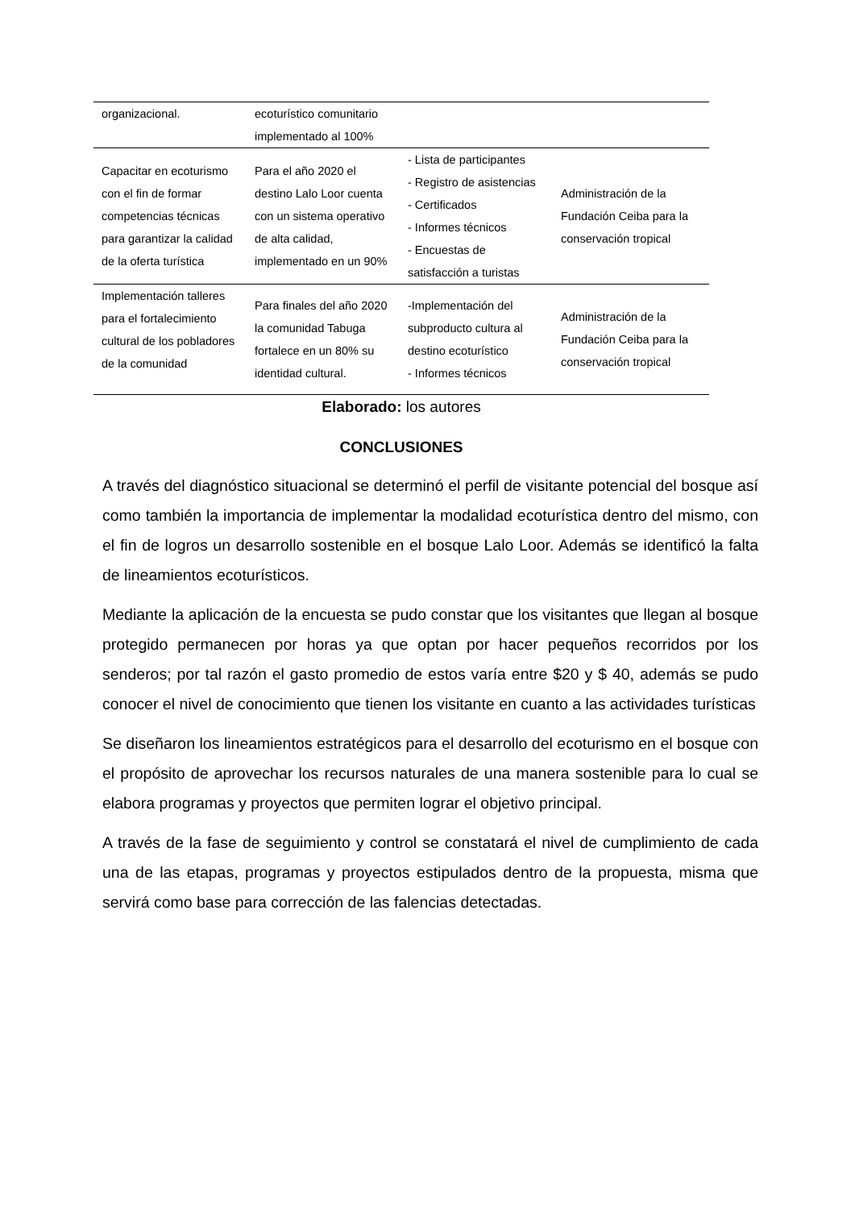| organizacional. | ecoturístico comunitario implementado al 100% | | |
| Capacitar en ecoturismo con el fin de formar competencias técnicas para garantizar la calidad de la oferta turística | Para el año 2020 el destino Lalo Loor cuenta con un sistema operativo de alta calidad, implementado en un 90% | - Lista de participantes - Registro de asistencias - Certificados - Informes técnicos - Encuestas de satisfacción a turistas | Administración de la Fundación Ceiba para la conservación tropical |
| Implementación talleres para el fortalecimiento cultural de los pobladores de la comunidad | Para finales del año 2020 la comunidad Tabuga fortalece en un 80% su identidad cultural. | -Implementación del subproducto cultura al destino ecoturístico - Informes técnicos | Administración de la Fundación Ceiba para la conservación tropical |
Elaborado: los autores
CONCLUSIONES
A través del diagnóstico situacional se determinó el perfil de visitante potencial del bosque así como también la importancia de implementar la modalidad ecoturística dentro del mismo, con el fin de logros un desarrollo sostenible en el bosque Lalo Loor. Además se identificó la falta de lineamientos ecoturísticos.
Mediante la aplicación de la encuesta se pudo constar que los visitantes que llegan al bosque protegido permanecen por horas ya que optan por hacer pequeños recorridos por los senderos; por tal razón el gasto promedio de estos varía entre $20 y $ 40, además se pudo conocer el nivel de conocimiento que tienen los visitante en cuanto a las actividades turísticas
Se diseñaron los lineamientos estratégicos para el desarrollo del ecoturismo en el bosque con el propósito de aprovechar los recursos naturales de una manera sostenible para lo cual se elabora programas y proyectos que permiten lograr el objetivo principal.
A través de la fase de seguimiento y control se constatará el nivel de cumplimiento de cada una de las etapas, programas y proyectos estipulados dentro de la propuesta, misma que servirá como base para corrección de las falencias detectadas.